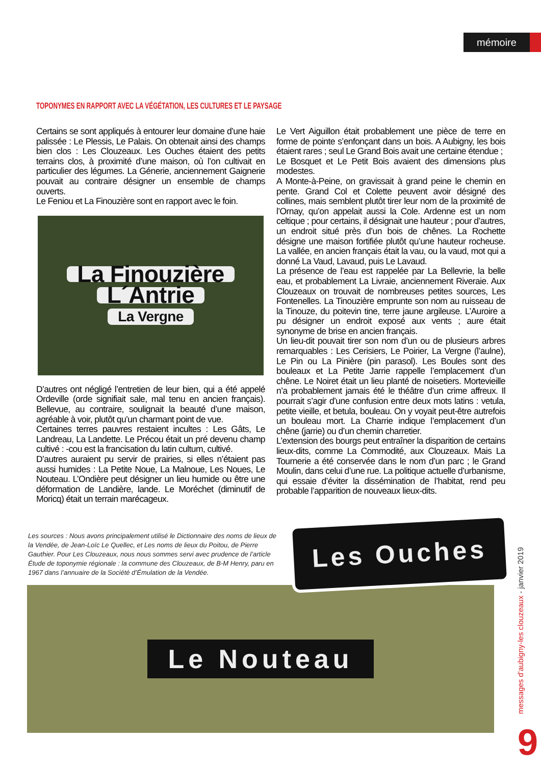mémoire
TOPONYMES EN RAPPORT AVEC LA VÉGÉTATION, LES CULTURES ET LE PAYSAGE
Certains se sont appliqués à entourer leur domaine d’une haie palissée : Le Plessis, Le Palais. On obtenait ainsi des champs bien clos : Les Clouzeaux. Les Ouches étaient des petits terrains clos, à proximité d’une maison, où l’on cultivait en particulier des légumes. La Génerie, anciennement Gaignerie pouvait au contraire désigner un ensemble de champs ouverts.
Le Feniou et La Finouzière sont en rapport avec le foin.
La Finouzière
L´Antrie
La Vergne
D’autres ont négligé l’entretien de leur bien, qui a été appelé Ordeville (orde signifiait sale, mal tenu en ancien français). Bellevue, au contraire, soulignait la beauté d’une maison, agréable à voir, plutôt qu’un charmant point de vue.
Certaines terres pauvres restaient incultes : Les Gâts, Le Landreau, La Landette. Le Précou était un pré devenu champ cultivé : -cou est la francisation du latin cultum, cultivé.
D’autres auraient pu servir de prairies, si elles n’étaient pas aussi humides : La Petite Noue, La Malnoue, Les Noues, Le Nouteau. L’Ondière peut désigner un lieu humide ou être une déformation de Landière, lande. Le Moréchet (diminutif de Moricq) était un terrain marécageux.
Le Vert Aiguillon était probablement une pièce de terre en forme de pointe s’enfonçant dans un bois. A Aubigny, les bois étaient rares ; seul Le Grand Bois avait une certaine étendue ;
Le Bosquet et Le Petit Bois avaient des dimensions plus modestes.
A Monte-à-Peine, on gravissait à grand peine le chemin en pente. Grand Col et Colette peuvent avoir désigné des collines, mais semblent plutôt tirer leur nom de la proximité de l’Ornay, qu’on appelait aussi la Cole. Ardenne est un nom celtique ; pour certains, il désignait une hauteur ; pour d’autres, un endroit situé près d’un bois de chênes. La Rochette désigne une maison fortifiée plutôt qu’une hauteur rocheuse. La vallée, en ancien français était la vau, ou la vaud, mot qui a donné La Vaud, Lavaud, puis Le Lavaud.
La présence de l’eau est rappelée par La Bellevrie, la belle eau, et probablement La Livraie, anciennement Riveraie. Aux Clouzeaux on trouvait de nombreuses petites sources, Les Fontenelles. La Tinouzière emprunte son nom au ruisseau de la Tinouze, du poitevin tine, terre jaune argileuse. L’Auroire a pu désigner un endroit exposé aux vents ; aure était synonyme de brise en ancien français.
Un lieu-dit pouvait tirer son nom d’un ou de plusieurs arbres remarquables : Les Cerisiers, Le Poirier, La Vergne (l’aulne), Le Pin ou La Pinière (pin parasol). Les Boules sont des bouleaux et La Petite Jarrie rappelle l’emplacement d’un chêne. Le Noiret était un lieu planté de noisetiers. Mortevieille n’a probablement jamais été le théâtre d’un crime affreux. Il pourrait s’agir d’une confusion entre deux mots latins : vetula, petite vieille, et betula, bouleau. On y voyait peut-être autrefois un bouleau mort. La Charrie indique l’emplacement d’un chêne (jarrie) ou d’un chemin charretier.
L’extension des bourgs peut entraîner la disparition de certains lieux-dits, comme La Commodité, aux Clouzeaux. Mais La Tournerie a été conservée dans le nom d’un parc ; le Grand Moulin, dans celui d’une rue. La politique actuelle d’urbanisme, qui essaie d’éviter la dissémination de l’habitat, rend peu probable l’apparition de nouveaux lieux-dits.
Les sources : Nous avons principalement utilisé le Dictionnaire des noms de lieux de la Vendée, de Jean-Loïc Le Quellec, et Les noms de lieux du Poitou, de Pierre Gauthier. Pour Les Clouzeaux, nous nous sommes servi avec prudence de l’article Étude de toponymie régionale : la commune des Clouzeaux, de B-M Henry, paru en 1967 dans l’annuaire de la Société d’Émulation de la Vendée.
Le Nouteau
Les Ouches
messages d'aubigny-les clouzeaux - janvier 2019
9